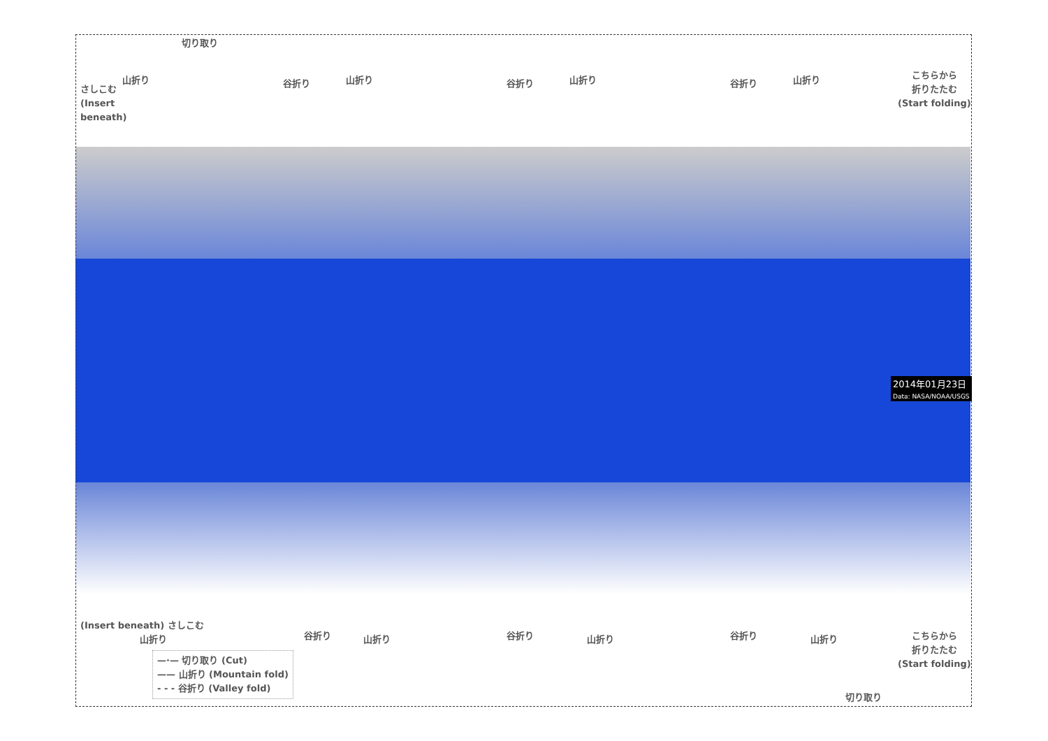切り取り
さしこむ
(Insert
beneath)
山折り 谷折り 山折り 谷折り 山折り 谷折り 山折り
こちらから
折りたたむ
(Start folding)
2014年01月23日
Data: NASA/NOAA/USGS
(Insert beneath) さしこむ
山折り 谷折り 山折り 谷折り 山折り 谷折り 山折り
こちらから
折りたたむ
(Start folding)
切り取り
—·— 切り取り (Cut)
—— 山折り (Mountain fold)
- - - 谷折り (Valley fold)